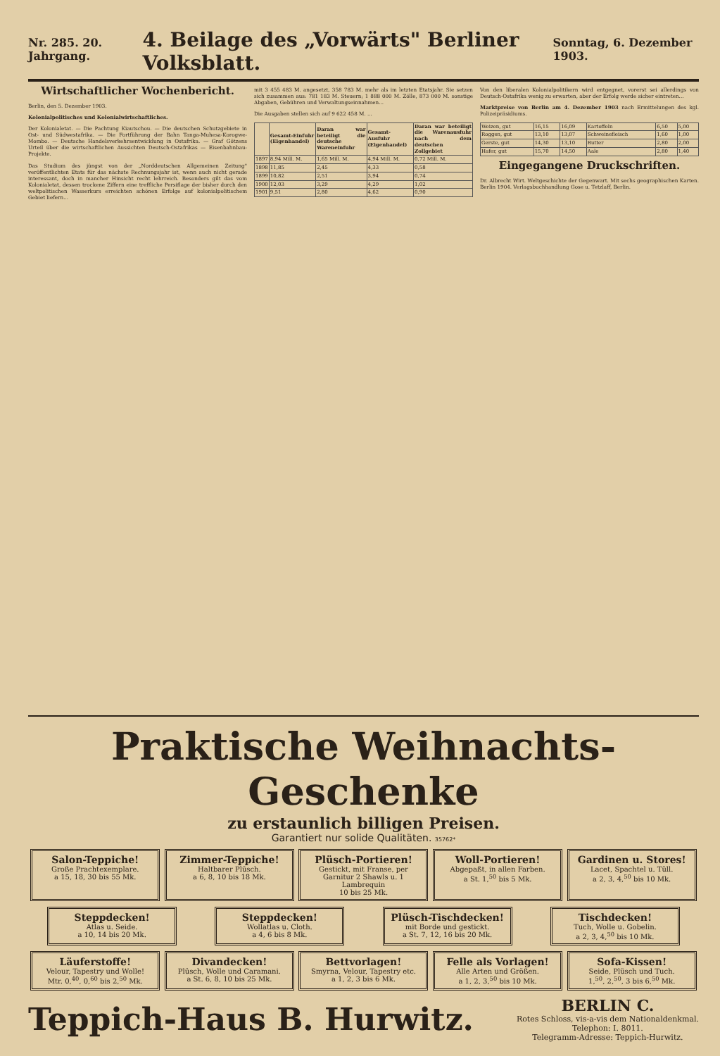Nr. 285. 20. Jahrgang. 4. Beilage des „Vorwärts" Berliner Volksblatt. Sonntag, 6. Dezember 1903.
Wirtschaftlicher Wochenbericht.
Berlin, den 5. Dezember 1903.
Kolonialpolitisches und Kolonialwirtschaftliches.
Der Kolonialetat. — Die Pachtung Kiautschou. — Die deutschen Schutzgebiete in Ost- und Südwestafrika. — Die Fortführung der Bahn Tanga-Muhesa-Korogwe-Mombo. — Deutsche Handelsverkehrsentwicklung in Ostafrika. — Graf Götzens Urteil über die wirtschaftlichen Aussichten Deutsch-Ostafrikas — Eisenbahnbau-Projekte.
Das Studium des jüngst von der „Norddeutschen Allgemeinen Zeitung" veröffentlichten Etats für das nächste Rechnungsjahr ist, wenn auch nicht gerade interessant, doch in mancher Hinsicht recht lehrreich. Besonders gilt das vom Kolonialetat, dessen trockene Ziffern eine treffliche Persiflage der bisher durch den weltpolitischen Wasserkurs erreichten schönen Erfolge auf kolonialpolitischem Gebiet liefern...
mit 3 455 483 M. angesetzt, 358 783 M. mehr als im letzten Etatsjahr. Sie setzen sich zusammen aus: 781 183 M. Steuern; 1 888 000 M. Zölle, 873 000 M. sonstige Abgaben, Gebühren und Verwaltungseinnahmen...
Die Ausgaben stellen sich auf 9 622 458 M. ...
| | Gesamt-Einfuhr (Eigenhandel) | Daran war beteiligt die deutsche Wareneinfuhr | Gesamt-Ausfuhr (Eigenhandel) | Daran war beteiligt die Warenausfuhr nach dem deutschen Zollgebiet |
| --- | --- | --- | --- | --- |
| 1897 | 8,94 Mill. M. | 1,65 Mill. M. | 4,94 Mill. M. | 0,72 Mill. M. |
| 1898 | 11,85 | 2,45 | 4,33 | 0,58 |
| 1899 | 10,82 | 2,51 | 3,94 | 0,74 |
| 1900 | 12,03 | 3,29 | 4,29 | 1,02 |
| 1901 | 9,51 | 2,80 | 4,62 | 0,90 |
Von den liberalen Kolonialpolitikern wird entgegnet, vorerst sei allerdings von Deutsch-Ostafrika wenig zu erwarten, aber der Erfolg werde sicher eintreten...
Marktpreise von Berlin am 4. Dezember 1903 nach Ermittelungen des kgl. Polizeipräsidiums.
| Weizen, gut | 16,15 | 16,09 | Kartoffeln | 6,50 | 5,00 |
| Roggen, gut | 13,10 | 13,07 | Schweinefleisch | 1,60 | 1,00 |
| Gerste, gut | 14,30 | 13,10 | Butter | 2,80 | 2,00 |
| Hafer, gut | 15,70 | 14,50 | Aale | 2,80 | 1,40 |
Eingegangene Druckschriften.
Dr. Albrecht Wirt. Weltgeschichte der Gegenwart. Mit sechs geographischen Karten. Berlin 1904. Verlagsbuchhandlung Gose u. Tetzlaff, Berlin.
Praktische Weihnachts-Geschenke
zu erstaunlich billigen Preisen.
Garantiert nur solide Qualitäten. 35762*
Salon-Teppiche!
Große Prachtexemplare.
a 15, 18, 30 bis 55 Mk.
Zimmer-Teppiche!
Haltbarer Plüsch.
a 6, 8, 10 bis 18 Mk.
Plüsch-Portieren!
Gestickt, mit Franse, per Garnitur 2 Shawls u. 1 Lambrequin
10 bis 25 Mk.
Woll-Portieren!
Abgepaßt, in allen Farben.
a St. 1,<sup>50</sup> bis 5 Mk.
Gardinen u. Stores!
Lacet, Spachtel u. Tüll.
a 2, 3, 4,<sup>50</sup> bis 10 Mk.
Steppdecken!
Atlas u. Seide.
a 10, 14 bis 20 Mk.
Steppdecken!
Wollatlas u. Cloth.
a 4, 6 bis 8 Mk.
Plüsch-Tischdecken!
mit Borde und gestickt.
a St. 7, 12, 16 bis 20 Mk.
Tischdecken!
Tuch, Wolle u. Gobelin.
a 2, 3, 4,<sup>50</sup> bis 10 Mk.
Läuferstoffe!
Velour, Tapestry und Wolle!
Mtr. 0,<sup>40</sup>, 0,<sup>60</sup> bis 2,<sup>50</sup> Mk.
Divandecken!
Plüsch, Wolle und Caramani.
a St. 6, 8, 10 bis 25 Mk.
Bettvorlagen!
Smyrna, Velour, Tapestry etc.
a 1, 2, 3 bis 6 Mk.
Felle als Vorlagen!
Alle Arten und Größen.
a 1, 2, 3,<sup>50</sup> bis 10 Mk.
Sofa-Kissen!
Seide, Plüsch und Tuch.
1,<sup>50</sup>, 2,<sup>50</sup>, 3 bis 6,<sup>50</sup> Mk.
Teppich-Haus B. Hurwitz.
BERLIN C.
Rotes Schloss, vis-a-vis dem Nationaldenkmal.
Telephon: I. 8011.
Telegramm-Adresse: Teppich-Hurwitz.